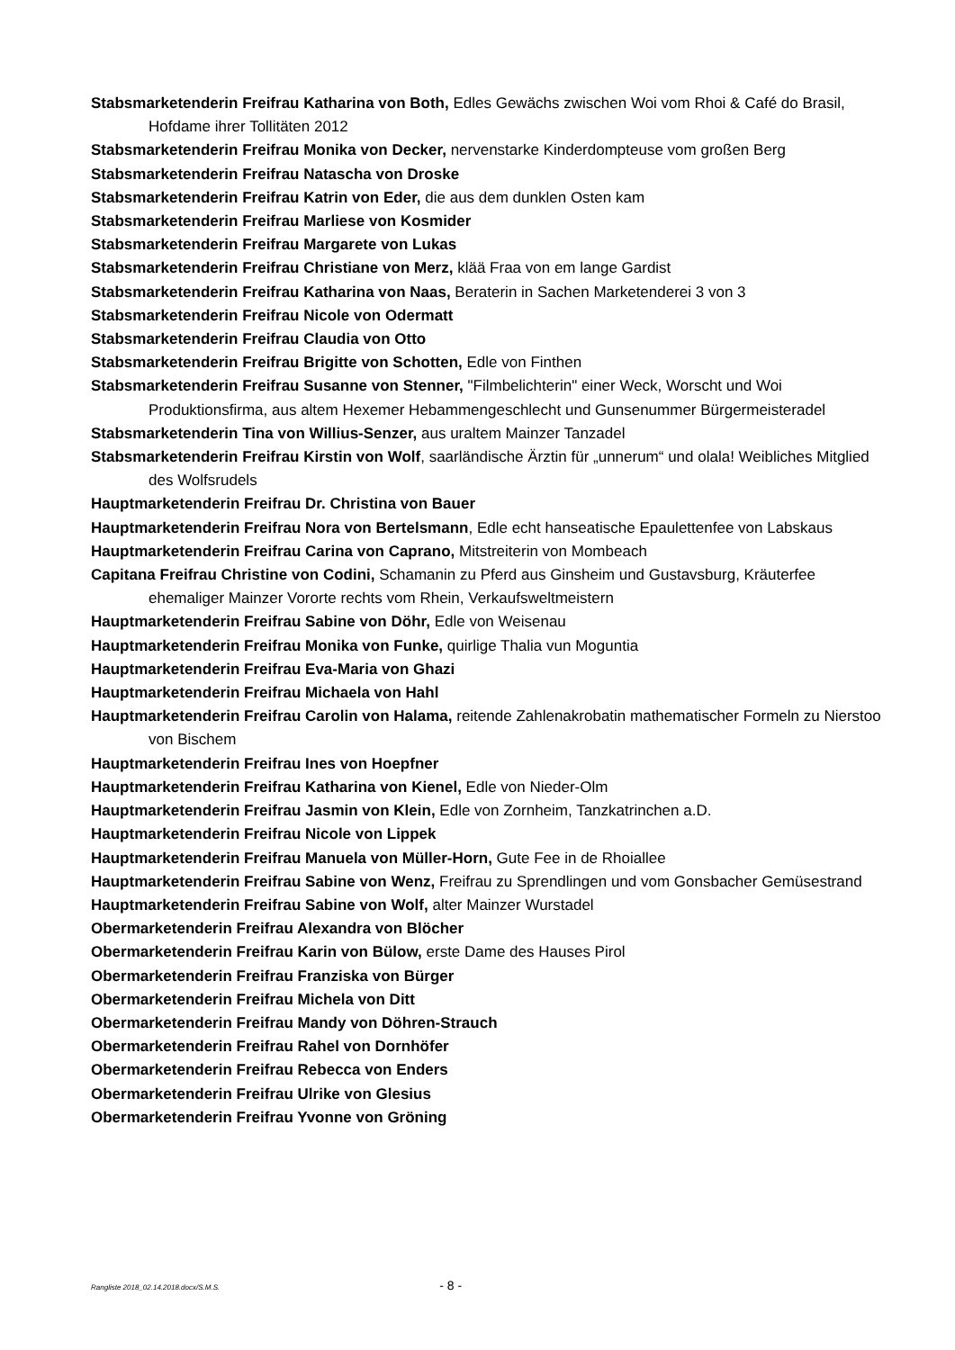Stabsmarketenderin Freifrau Katharina von Both, Edles Gewächs zwischen Woi vom Rhoi & Café do Brasil, Hofdame ihrer Tollitäten 2012
Stabsmarketenderin Freifrau Monika von Decker, nervenstarke Kinderdompteuse vom großen Berg
Stabsmarketenderin Freifrau Natascha von Droske
Stabsmarketenderin Freifrau Katrin von Eder, die aus dem dunklen Osten kam
Stabsmarketenderin Freifrau Marliese von Kosmider
Stabsmarketenderin Freifrau Margarete von Lukas
Stabsmarketenderin Freifrau Christiane von Merz, klää Fraa von em lange Gardist
Stabsmarketenderin Freifrau Katharina von Naas, Beraterin in Sachen Marketenderei 3 von 3
Stabsmarketenderin Freifrau Nicole von Odermatt
Stabsmarketenderin Freifrau Claudia von Otto
Stabsmarketenderin Freifrau Brigitte von Schotten, Edle von Finthen
Stabsmarketenderin Freifrau Susanne von Stenner, "Filmbelichterin" einer Weck, Worscht und Woi Produktionsfirma, aus altem Hexemer Hebammengeschlecht und Gunsenummer Bürgermeisteradel
Stabsmarketenderin Tina von Willius-Senzer, aus uraltem Mainzer Tanzadel
Stabsmarketenderin Freifrau Kirstin von Wolf, saarländische Ärztin für „unnerum“ und olala! Weibliches Mitglied des Wolfsrudels
Hauptmarketenderin Freifrau Dr. Christina von Bauer
Hauptmarketenderin Freifrau Nora von Bertelsmann, Edle echt hanseatische Epaulettenfee von Labskaus
Hauptmarketenderin Freifrau Carina von Caprano, Mitstreiterin von Mombeach
Capitana Freifrau Christine von Codini, Schamanin zu Pferd aus Ginsheim und Gustavsburg, Kräuterfee ehemaliger Mainzer Vororte rechts vom Rhein, Verkaufsweltmeistern
Hauptmarketenderin Freifrau Sabine von Döhr, Edle von Weisenau
Hauptmarketenderin Freifrau Monika von Funke, quirlige Thalia vun Moguntia
Hauptmarketenderin Freifrau Eva-Maria von Ghazi
Hauptmarketenderin Freifrau Michaela von Hahl
Hauptmarketenderin Freifrau Carolin von Halama, reitende Zahlenakrobatin mathematischer Formeln zu Nierstoo von Bischem
Hauptmarketenderin Freifrau Ines von Hoepfner
Hauptmarketenderin Freifrau Katharina von Kienel, Edle von Nieder-Olm
Hauptmarketenderin Freifrau Jasmin von Klein, Edle von Zornheim, Tanzkatrinchen a.D.
Hauptmarketenderin Freifrau Nicole von Lippek
Hauptmarketenderin Freifrau Manuela von Müller-Horn, Gute Fee in de Rhoiallee
Hauptmarketenderin Freifrau Sabine von Wenz, Freifrau zu Sprendlingen und vom Gonsbacher Gemüsestrand
Hauptmarketenderin Freifrau Sabine von Wolf, alter Mainzer Wurstadel
Obermarketenderin Freifrau Alexandra von Blöcher
Obermarketenderin Freifrau Karin von Bülow, erste Dame des Hauses Pirol
Obermarketenderin Freifrau Franziska von Bürger
Obermarketenderin Freifrau Michela von Ditt
Obermarketenderin Freifrau Mandy von Döhren-Strauch
Obermarketenderin Freifrau Rahel von Dornhöfer
Obermarketenderin Freifrau Rebecca von Enders
Obermarketenderin Freifrau Ulrike von Glesius
Obermarketenderin Freifrau Yvonne von Gröning
Rangliste 2018_02.14.2018.docx/S.M.S. - 8 -